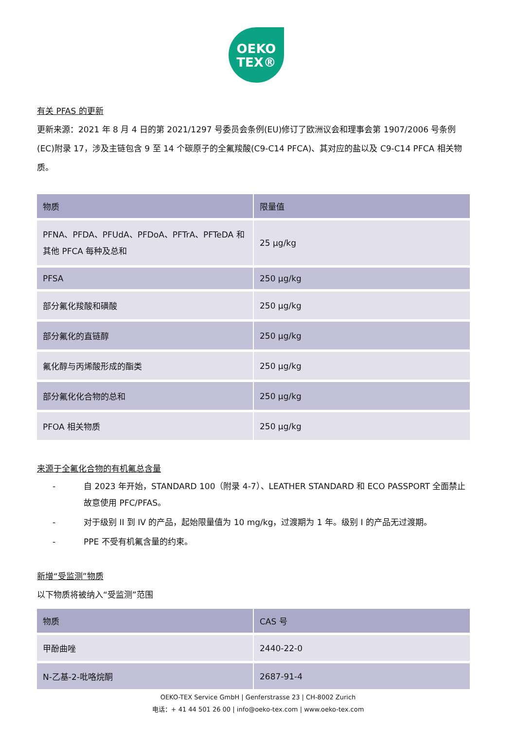OEKO
TEX®
有关 PFAS 的更新
更新来源：2021 年 8 月 4 日的第 2021/1297 号委员会条例(EU)修订了欧洲议会和理事会第 1907/2006 号条例(EC)附录 17，涉及主链包含 9 至 14 个碳原子的全氟羧酸(C9-C14 PFCA)、其对应的盐以及 C9-C14 PFCA 相关物质。
| 物质 | 限量值 |
| --- | --- |
| PFNA、PFDA、PFUdA、PFDoA、PFTrA、PFTeDA 和其他 PFCA 每种及总和 | 25 μg/kg |
| PFSA | 250 μg/kg |
| 部分氟化羧酸和磺酸 | 250 μg/kg |
| 部分氟化的直链醇 | 250 μg/kg |
| 氟化醇与丙烯酸形成的酯类 | 250 μg/kg |
| 部分氟化化合物的总和 | 250 μg/kg |
| PFOA 相关物质 | 250 μg/kg |
来源于全氟化合物的有机氟总含量
- 自 2023 年开始，STANDARD 100（附录 4-7）、LEATHER STANDARD 和 ECO PASSPORT 全面禁止故意使用 PFC/PFAS。
- 对于级别 II 到 IV 的产品，起始限量值为 10 mg/kg，过渡期为 1 年。级别 I 的产品无过渡期。
- PPE 不受有机氟含量的约束。
新增“受监测”物质
以下物质将被纳入“受监测”范围
| 物质 | CAS 号 |
| --- | --- |
| 甲酚曲唑 | 2440-22-0 |
| N-乙基-2-吡咯烷酮 | 2687-91-4 |
OEKO-TEX Service GmbH | Genferstrasse 23 | CH-8002 Zurich
电话：+ 41 44 501 26 00 | info@oeko-tex.com | www.oeko-tex.com